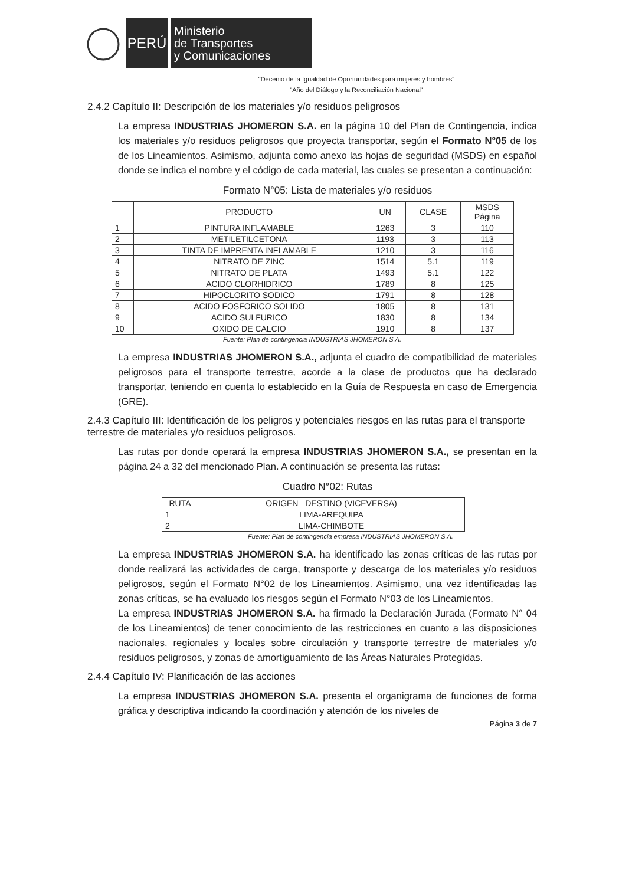PERÚ
Ministerio
de Transportes
y Comunicaciones
"Decenio de la Igualdad de Oportunidades para mujeres y hombres"
"Año del Diálogo y la Reconciliación Nacional"
2.4.2 Capítulo II: Descripción de los materiales y/o residuos peligrosos
La empresa INDUSTRIAS JHOMERON S.A. en la página 10 del Plan de Contingencia, indica los materiales y/o residuos peligrosos que proyecta transportar, según el Formato N°05 de los de los Lineamientos. Asimismo, adjunta como anexo las hojas de seguridad (MSDS) en español donde se indica el nombre y el código de cada material, las cuales se presentan a continuación:
Formato N°05: Lista de materiales y/o residuos
| | PRODUCTO | UN | CLASE | MSDS Página |
| --- | --- | --- | --- | --- |
| 1 | PINTURA INFLAMABLE | 1263 | 3 | 110 |
| 2 | METILETILCETONA | 1193 | 3 | 113 |
| 3 | TINTA DE IMPRENTA INFLAMABLE | 1210 | 3 | 116 |
| 4 | NITRATO DE ZINC | 1514 | 5.1 | 119 |
| 5 | NITRATO DE PLATA | 1493 | 5.1 | 122 |
| 6 | ACIDO CLORHIDRICO | 1789 | 8 | 125 |
| 7 | HIPOCLORITO SODICO | 1791 | 8 | 128 |
| 8 | ACIDO FOSFORICO SOLIDO | 1805 | 8 | 131 |
| 9 | ACIDO SULFURICO | 1830 | 8 | 134 |
| 10 | OXIDO DE CALCIO | 1910 | 8 | 137 |
Fuente: Plan de contingencia INDUSTRIAS JHOMERON S.A.
La empresa INDUSTRIAS JHOMERON S.A., adjunta el cuadro de compatibilidad de materiales peligrosos para el transporte terrestre, acorde a la clase de productos que ha declarado transportar, teniendo en cuenta lo establecido en la Guía de Respuesta en caso de Emergencia (GRE).
2.4.3 Capítulo III: Identificación de los peligros y potenciales riesgos en las rutas para el transporte terrestre de materiales y/o residuos peligrosos.
Las rutas por donde operará la empresa INDUSTRIAS JHOMERON S.A., se presentan en la página 24 a 32 del mencionado Plan. A continuación se presenta las rutas:
Cuadro N°02: Rutas
| RUTA | ORIGEN –DESTINO (VICEVERSA) |
| --- | --- |
| 1 | LIMA-AREQUIPA |
| 2 | LIMA-CHIMBOTE |
Fuente: Plan de contingencia empresa INDUSTRIAS JHOMERON S.A.
La empresa INDUSTRIAS JHOMERON S.A. ha identificado las zonas críticas de las rutas por donde realizará las actividades de carga, transporte y descarga de los materiales y/o residuos peligrosos, según el Formato N°02 de los Lineamientos. Asimismo, una vez identificadas las zonas críticas, se ha evaluado los riesgos según el Formato N°03 de los Lineamientos.
La empresa INDUSTRIAS JHOMERON S.A. ha firmado la Declaración Jurada (Formato N° 04 de los Lineamientos) de tener conocimiento de las restricciones en cuanto a las disposiciones nacionales, regionales y locales sobre circulación y transporte terrestre de materiales y/o residuos peligrosos, y zonas de amortiguamiento de las Áreas Naturales Protegidas.
2.4.4 Capítulo IV: Planificación de las acciones
La empresa INDUSTRIAS JHOMERON S.A. presenta el organigrama de funciones de forma gráfica y descriptiva indicando la coordinación y atención de los niveles de
Página 3 de 7